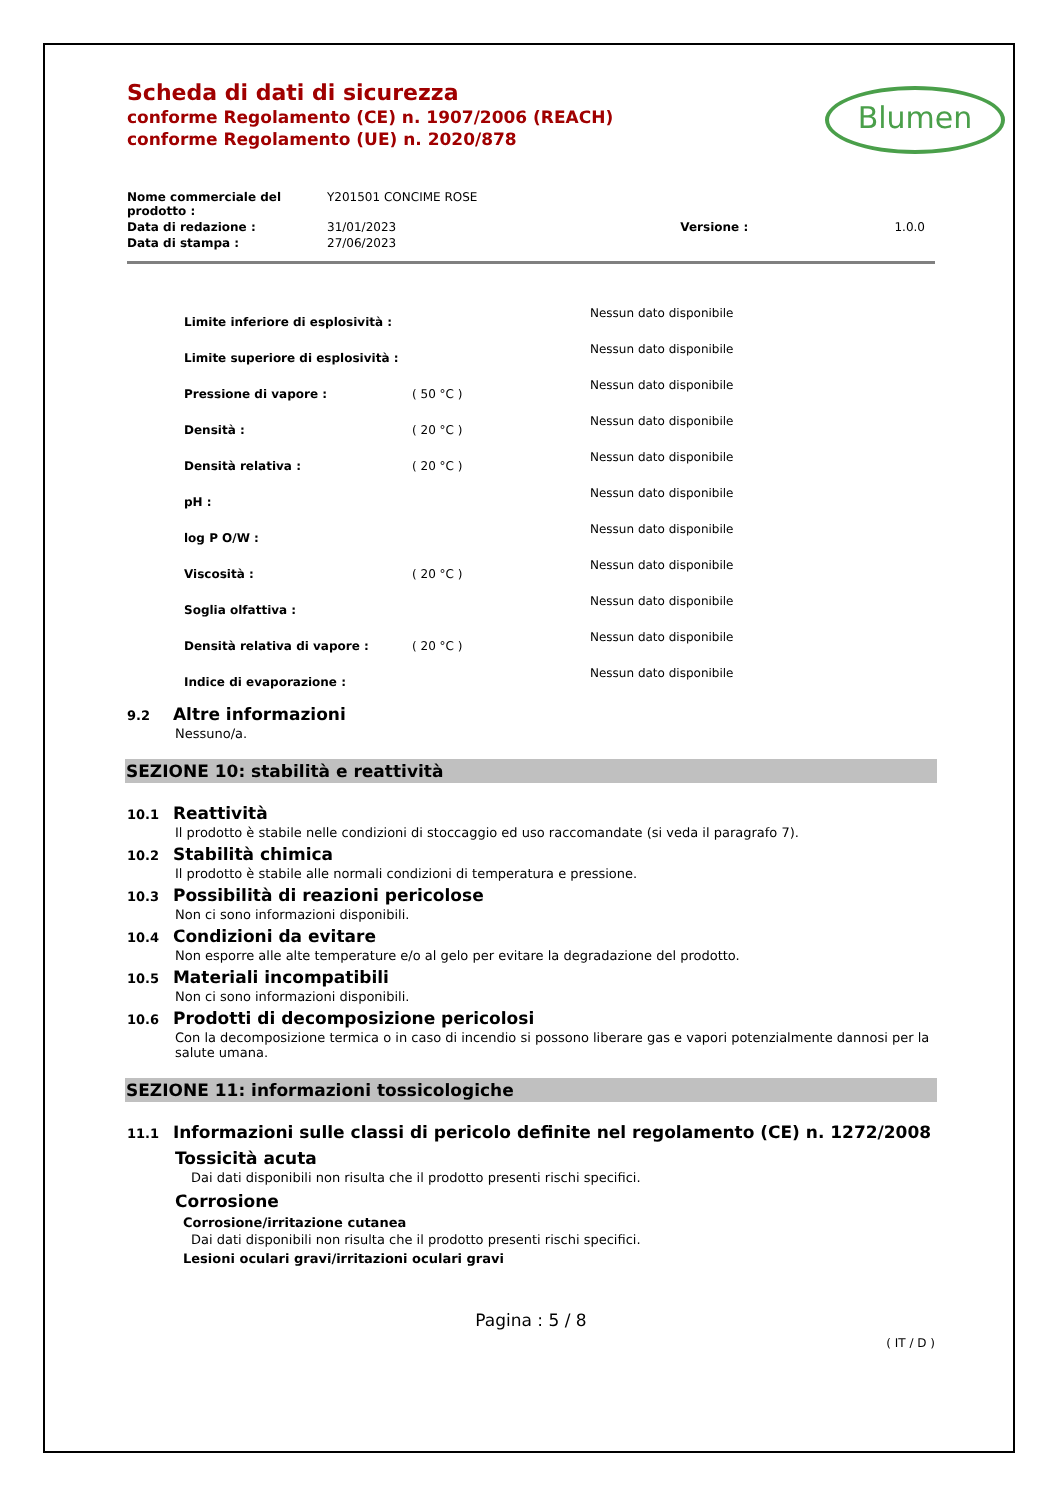Blumen
Scheda di dati di sicurezza
conforme Regolamento (CE) n. 1907/2006 (REACH)
conforme Regolamento (UE) n. 2020/878
| Nome commerciale del prodotto : | Y201501 CONCIME ROSE | | |
| Data di redazione : | 31/01/2023 | Versione : | 1.0.0 |
| Data di stampa : | 27/06/2023 | | |
| Limite inferiore di esplosività : | | Nessun dato disponibile |
| Limite superiore di esplosività : | | Nessun dato disponibile |
| Pressione di vapore : | ( 50 °C ) | Nessun dato disponibile |
| Densità : | ( 20 °C ) | Nessun dato disponibile |
| Densità relativa : | ( 20 °C ) | Nessun dato disponibile |
| pH : | | Nessun dato disponibile |
| log P O/W : | | Nessun dato disponibile |
| Viscosità : | ( 20 °C ) | Nessun dato disponibile |
| Soglia olfattiva : | | Nessun dato disponibile |
| Densità relativa di vapore : | ( 20 °C ) | Nessun dato disponibile |
| Indice di evaporazione : | | Nessun dato disponibile |
9.2 Altre informazioni
Nessuno/a.
SEZIONE 10: stabilità e reattività
10.1 Reattività
Il prodotto è stabile nelle condizioni di stoccaggio ed uso raccomandate (si veda il paragrafo 7).
10.2 Stabilità chimica
Il prodotto è stabile alle normali condizioni di temperatura e pressione.
10.3 Possibilità di reazioni pericolose
Non ci sono informazioni disponibili.
10.4 Condizioni da evitare
Non esporre alle alte temperature e/o al gelo per evitare la degradazione del prodotto.
10.5 Materiali incompatibili
Non ci sono informazioni disponibili.
10.6 Prodotti di decomposizione pericolosi
Con la decomposizione termica o in caso di incendio si possono liberare gas e vapori potenzialmente dannosi per la salute umana.
SEZIONE 11: informazioni tossicologiche
11.1 Informazioni sulle classi di pericolo definite nel regolamento (CE) n. 1272/2008
Tossicità acuta
Dai dati disponibili non risulta che il prodotto presenti rischi specifici.
Corrosione
Corrosione/irritazione cutanea
Dai dati disponibili non risulta che il prodotto presenti rischi specifici.
Lesioni oculari gravi/irritazioni oculari gravi
Pagina : 5 / 8
( IT / D )